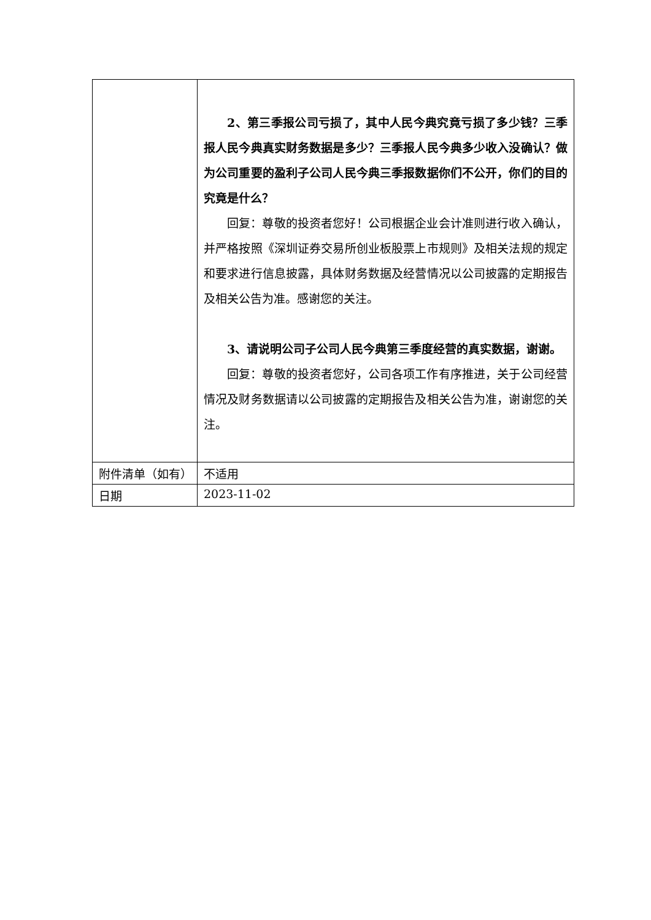| | 2、第三季报公司亏损了，其中人民今典究竟亏损了多少钱？三季报人民今典真实财务数据是多少？三季报人民今典多少收入没确认？做为公司重要的盈利子公司人民今典三季报数据你们不公开，你们的目的究竟是什么？ 回复：尊敬的投资者您好！公司根据企业会计准则进行收入确认，并严格按照《深圳证券交易所创业板股票上市规则》及相关法规的规定和要求进行信息披露，具体财务数据及经营情况以公司披露的定期报告及相关公告为准。感谢您的关注。 3、请说明公司子公司人民今典第三季度经营的真实数据，谢谢。 回复：尊敬的投资者您好，公司各项工作有序推进，关于公司经营情况及财务数据请以公司披露的定期报告及相关公告为准，谢谢您的关注。 |
| 附件清单（如有） | 不适用 |
| 日期 | 2023-11-02 |